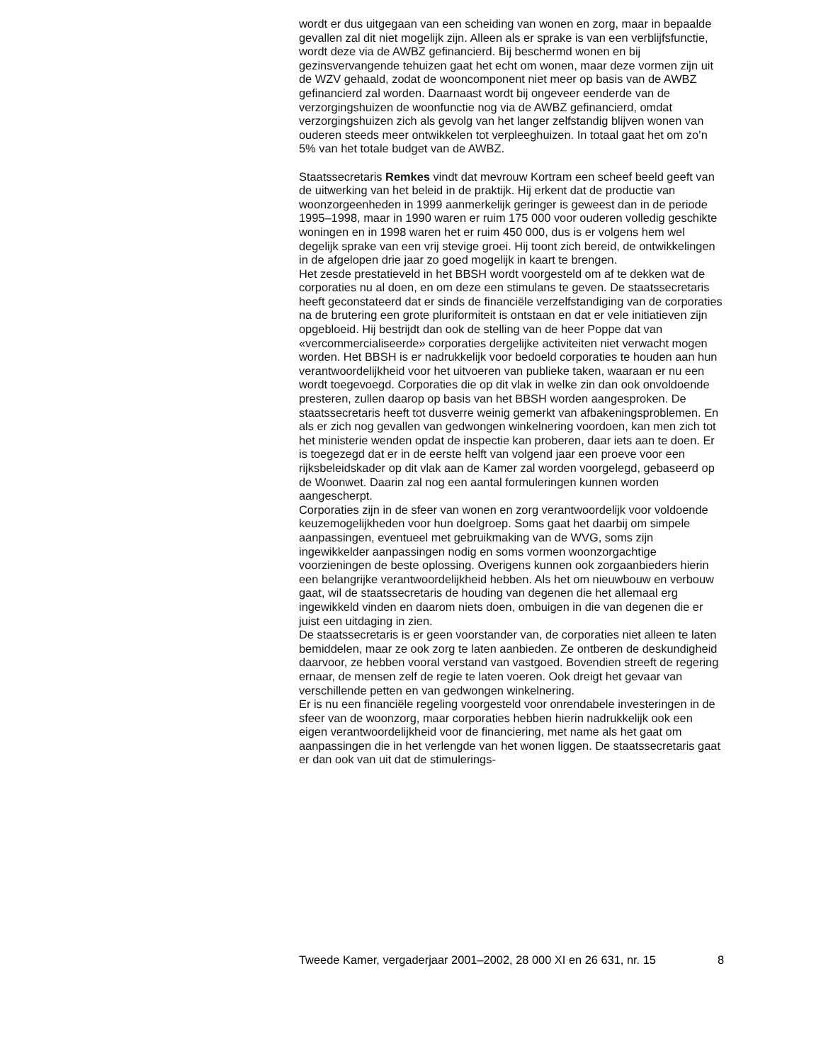wordt er dus uitgegaan van een scheiding van wonen en zorg, maar in bepaalde gevallen zal dit niet mogelijk zijn. Alleen als er sprake is van een verblijfsfunctie, wordt deze via de AWBZ gefinancierd. Bij beschermd wonen en bij gezinsvervangende tehuizen gaat het echt om wonen, maar deze vormen zijn uit de WZV gehaald, zodat de wooncomponent niet meer op basis van de AWBZ gefinancierd zal worden. Daarnaast wordt bij ongeveer eenderde van de verzorgingshuizen de woonfunctie nog via de AWBZ gefinancierd, omdat verzorgingshuizen zich als gevolg van het langer zelfstandig blijven wonen van ouderen steeds meer ontwikkelen tot verpleeghuizen. In totaal gaat het om zo’n 5% van het totale budget van de AWBZ.
Staatssecretaris Remkes vindt dat mevrouw Kortram een scheef beeld geeft van de uitwerking van het beleid in de praktijk. Hij erkent dat de productie van woonzorgeenheden in 1999 aanmerkelijk geringer is geweest dan in de periode 1995–1998, maar in 1990 waren er ruim 175 000 voor ouderen volledig geschikte woningen en in 1998 waren het er ruim 450 000, dus is er volgens hem wel degelijk sprake van een vrij stevige groei. Hij toont zich bereid, de ontwikkelingen in de afgelopen drie jaar zo goed mogelijk in kaart te brengen.
Het zesde prestatieveld in het BBSH wordt voorgesteld om af te dekken wat de corporaties nu al doen, en om deze een stimulans te geven. De staatssecretaris heeft geconstateerd dat er sinds de financiële verzelfstandiging van de corporaties na de brutering een grote pluriformiteit is ontstaan en dat er vele initiatieven zijn opgebloeid. Hij bestrijdt dan ook de stelling van de heer Poppe dat van «vercommercialiseerde» corporaties dergelijke activiteiten niet verwacht mogen worden. Het BBSH is er nadrukkelijk voor bedoeld corporaties te houden aan hun verantwoordelijkheid voor het uitvoeren van publieke taken, waaraan er nu een wordt toegevoegd. Corporaties die op dit vlak in welke zin dan ook onvoldoende presteren, zullen daarop op basis van het BBSH worden aangesproken. De staatssecretaris heeft tot dusverre weinig gemerkt van afbakeningsproblemen. En als er zich nog gevallen van gedwongen winkelnering voordoen, kan men zich tot het ministerie wenden opdat de inspectie kan proberen, daar iets aan te doen. Er is toegezegd dat er in de eerste helft van volgend jaar een proeve voor een rijksbeleidskader op dit vlak aan de Kamer zal worden voorgelegd, gebaseerd op de Woonwet. Daarin zal nog een aantal formuleringen kunnen worden aangescherpt.
Corporaties zijn in de sfeer van wonen en zorg verantwoordelijk voor voldoende keuzemogelijkheden voor hun doelgroep. Soms gaat het daarbij om simpele aanpassingen, eventueel met gebruikmaking van de WVG, soms zijn ingewikkelder aanpassingen nodig en soms vormen woonzorgachtige voorzieningen de beste oplossing. Overigens kunnen ook zorgaanbieders hierin een belangrijke verantwoordelijkheid hebben. Als het om nieuwbouw en verbouw gaat, wil de staatssecretaris de houding van degenen die het allemaal erg ingewikkeld vinden en daarom niets doen, ombuigen in die van degenen die er juist een uitdaging in zien.
De staatssecretaris is er geen voorstander van, de corporaties niet alleen te laten bemiddelen, maar ze ook zorg te laten aanbieden. Ze ontberen de deskundigheid daarvoor, ze hebben vooral verstand van vastgoed. Bovendien streeft de regering ernaar, de mensen zelf de regie te laten voeren. Ook dreigt het gevaar van verschillende petten en van gedwongen winkelnering.
Er is nu een financiële regeling voorgesteld voor onrendabele investeringen in de sfeer van de woonzorg, maar corporaties hebben hierin nadrukkelijk ook een eigen verantwoordelijkheid voor de financiering, met name als het gaat om aanpassingen die in het verlengde van het wonen liggen. De staatssecretaris gaat er dan ook van uit dat de stimulerings-
Tweede Kamer, vergaderjaar 2001–2002, 28 000 XI en 26 631, nr. 15 8